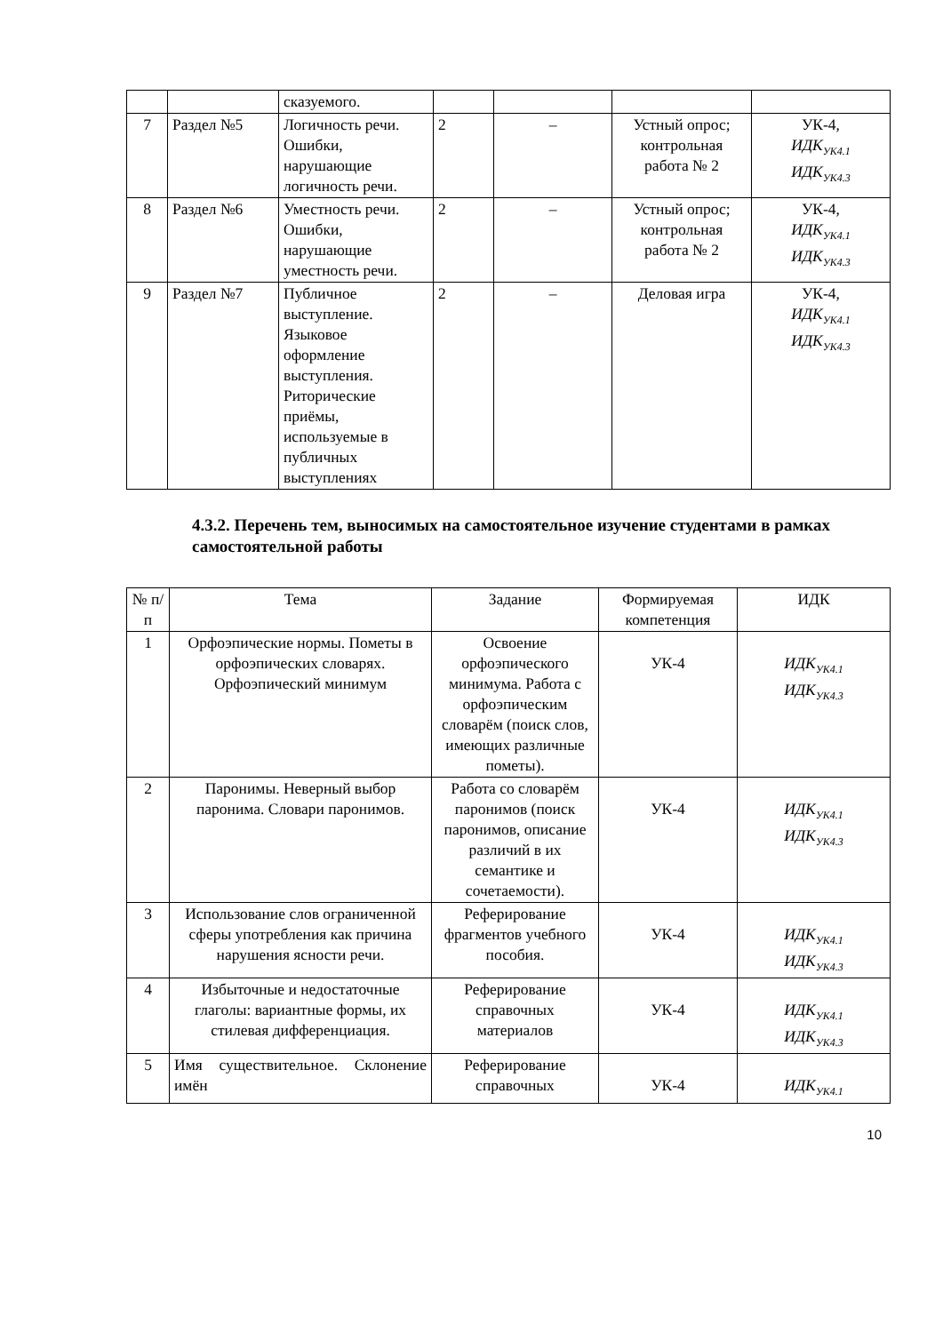| | | сказуемого. | | | | |
| 7 | Раздел №5 | Логичность речи. Ошибки, нарушающие логичность речи. | 2 | – | Устный опрос; контрольная работа № 2 | УК-4, ИДК<sub>УК4.1</sub> ИДК<sub>УК4.3</sub> |
| 8 | Раздел №6 | Уместность речи. Ошибки, нарушающие уместность речи. | 2 | – | Устный опрос; контрольная работа № 2 | УК-4, ИДК<sub>УК4.1</sub> ИДК<sub>УК4.3</sub> |
| 9 | Раздел №7 | Публичное выступление. Языковое оформление выступления. Риторические приёмы, используемые в публичных выступлениях | 2 | – | Деловая игра | УК-4, ИДК<sub>УК4.1</sub> ИДК<sub>УК4.3</sub> |
4.3.2. Перечень тем, выносимых на самостоятельное изучение студентами в рамках самостоятельной работы
| № п/п | Тема | Задание | Формируемая компетенция | ИДК |
| --- | --- | --- | --- | --- |
| 1 | Орфоэпические нормы. Пометы в орфоэпических словарях. Орфоэпический минимум | Освоение орфоэпического минимума. Работа с орфоэпическим словарём (поиск слов, имеющих различные пометы). | УК-4 | ИДК<sub>УК4.1</sub> ИДК<sub>УК4.3</sub> |
| 2 | Паронимы. Неверный выбор паронима. Словари паронимов. | Работа со словарём паронимов (поиск паронимов, описание различий в их семантике и сочетаемости). | УК-4 | ИДК<sub>УК4.1</sub> ИДК<sub>УК4.3</sub> |
| 3 | Использование слов ограниченной сферы употребления как причина нарушения ясности речи. | Реферирование фрагментов учебного пособия. | УК-4 | ИДК<sub>УК4.1</sub> ИДК<sub>УК4.3</sub> |
| 4 | Избыточные и недостаточные глаголы: вариантные формы, их стилевая дифференциация. | Реферирование справочных материалов | УК-4 | ИДК<sub>УК4.1</sub> ИДК<sub>УК4.3</sub> |
| 5 | Имя существительное. Склонение имён | Реферирование справочных | УК-4 | ИДК<sub>УК4.1</sub> |
10